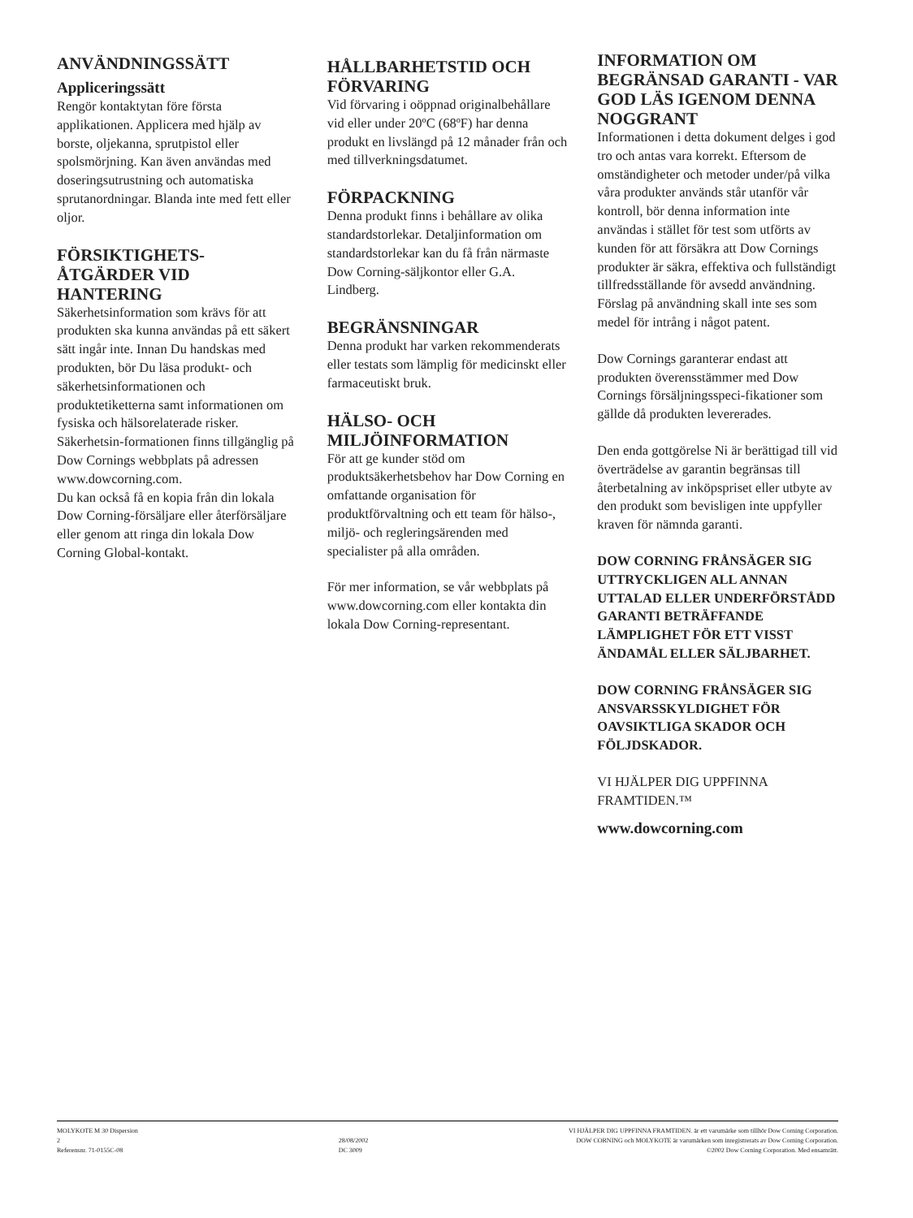ANVÄNDNINGSSÄTT
Appliceringssätt
Rengör kontaktytan före första applikationen. Applicera med hjälp av borste, oljekanna, sprutpistol eller spolsmörjning. Kan även användas med doseringsutrustning och automatiska sprutanordningar. Blanda inte med fett eller oljor.
FÖRSIKTIGHETS-
ÅTGÄRDER VID
HANTERING
Säkerhetsinformation som krävs för att produkten ska kunna användas på ett säkert sätt ingår inte. Innan Du handskas med produkten, bör Du läsa produkt- och säkerhetsinformationen och produktetiketterna samt informationen om fysiska och hälsorelaterade risker. Säkerhetsin-formationen finns tillgänglig på Dow Cornings webbplats på adressen www.dowcorning.com.
Du kan också få en kopia från din lokala Dow Corning-försäljare eller återförsäljare eller genom att ringa din lokala Dow Corning Global-kontakt.
HÅLLBARHETSTID OCH FÖRVARING
Vid förvaring i oöppnad originalbehållare vid eller under 20ºC (68ºF) har denna produkt en livslängd på 12 månader från och med tillverkningsdatumet.
FÖRPACKNING
Denna produkt finns i behållare av olika standardstorlekar. Detaljinformation om standardstorlekar kan du få från närmaste Dow Corning-säljkontor eller G.A. Lindberg.
BEGRÄNSNINGAR
Denna produkt har varken rekommenderats eller testats som lämplig för medicinskt eller farmaceutiskt bruk.
HÄLSO- OCH MILJÖINFORMATION
För att ge kunder stöd om produktsäkerhetsbehov har Dow Corning en omfattande organisation för produktförvaltning och ett team för hälso-, miljö- och regleringsärenden med specialister på alla områden.
För mer information, se vår webbplats på www.dowcorning.com eller kontakta din lokala Dow Corning-representant.
INFORMATION OM BEGRÄNSAD GARANTI - VAR GOD LÄS IGENOM DENNA NOGGRANT
Informationen i detta dokument delges i god tro och antas vara korrekt. Eftersom de omständigheter och metoder under/på vilka våra produkter används står utanför vår kontroll, bör denna information inte användas i stället för test som utförts av kunden för att försäkra att Dow Cornings produkter är säkra, effektiva och fullständigt tillfredsställande för avsedd användning. Förslag på användning skall inte ses som medel för intrång i något patent.
Dow Cornings garanterar endast att produkten överensstämmer med Dow Cornings försäljningsspeci-fikationer som gällde då produkten levererades.
Den enda gottgörelse Ni är berättigad till vid överträdelse av garantin begränsas till återbetalning av inköpspriset eller utbyte av den produkt som bevisligen inte uppfyller kraven för nämnda garanti.
DOW CORNING FRÅNSÄGER SIG UTTRYCKLIGEN ALL ANNAN UTTALAD ELLER UNDERFÖRSTÅDD GARANTI BETRÄFFANDE LÄMPLIGHET FÖR ETT VISST ÄNDAMÅL ELLER SÄLJBARHET.
DOW CORNING FRÅNSÄGER SIG ANSVARSSKYLDIGHET FÖR OAVSIKTLIGA SKADOR OCH FÖLJDSKADOR.
VI HJÄLPER DIG UPPFINNA FRAMTIDEN.™
www.dowcorning.com
MOLYKOTE M 30 Dispersion
2
Referensnr. 71-0155C-08
28/08/2002
DC 3009
VI HJÄLPER DIG UPPFINNA FRAMTIDEN. är ett varumärke som tillhör Dow Corning Corporation.
DOW CORNING och MOLYKOTE är varumärken som inregistrerats av Dow Corning Corporation.
©2002 Dow Corning Corporation. Med ensamrätt.